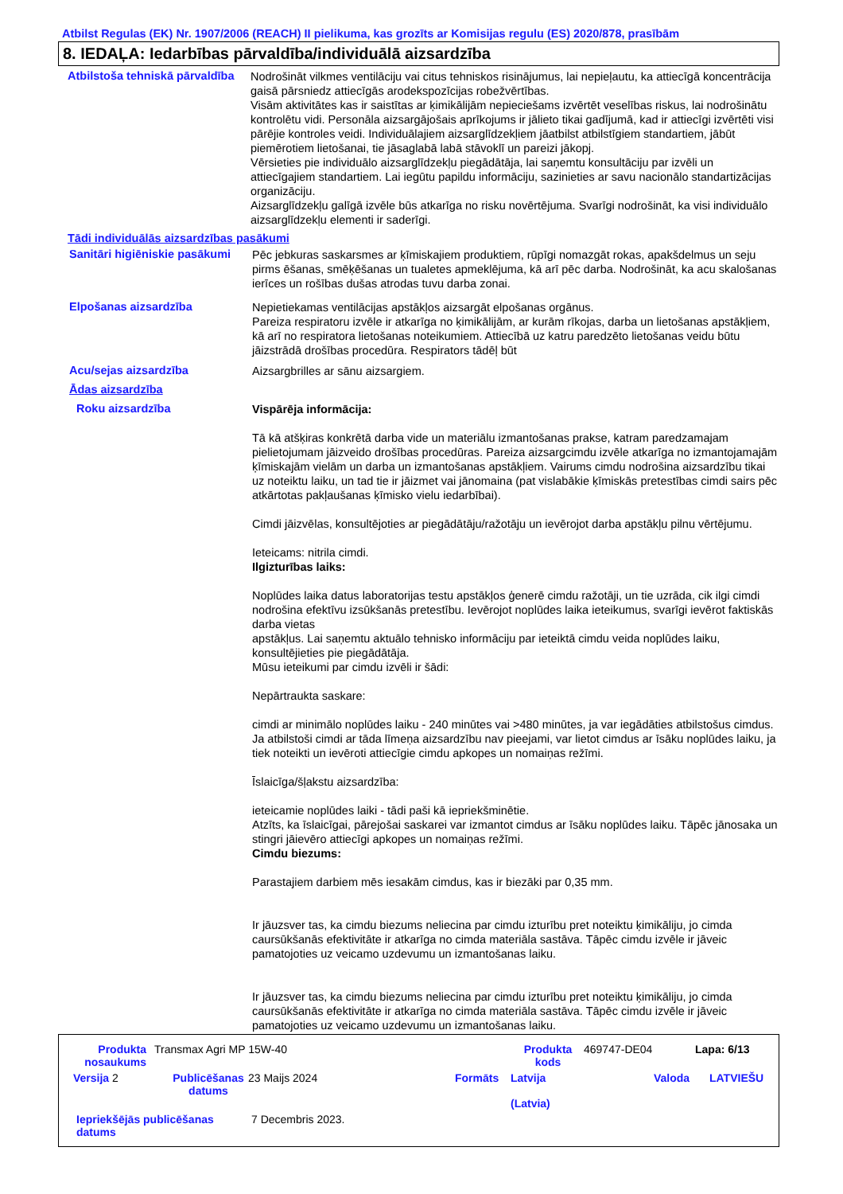Atbilst Regulas (EK) Nr. 1907/2006 (REACH) II pielikuma, kas grozīts ar Komisijas regulu (ES) 2020/878, prasībām
8. IEDAĻA: Iedarbības pārvaldība/individuālā aizsardzība
Atbilstoša tehniskā pārvaldība
Nodrošināt vilkmes ventilāciju vai citus tehniskos risinājumus, lai nepieļautu, ka attiecīgā koncentrācija gaisā pārsniedz attiecīgās arodekspozīcijas robežvērtības.
Visām aktivitātes kas ir saistītas ar ķimikālijām nepieciešams izvērtēt veselības riskus, lai nodrošinātu kontrolētu vidi. Personāla aizsargājošais aprīkojums ir jālieto tikai gadījumā, kad ir attiecīgi izvērtēti visi pārējie kontroles veidi. Individuālajiem aizsarglīdzekļiem jāatbilst atbilstīgiem standartiem, jābūt piemērotiem lietošanai, tie jāsaglabā labā stāvoklī un pareizi jākopj.
Vērsieties pie individuālo aizsarglīdzekļu piegādātāja, lai saņemtu konsultāciju par izvēli un attiecīgajiem standartiem. Lai iegūtu papildu informāciju, sazinieties ar savu nacionālo standartizācijas organizāciju.
Aizsarglīdzekļu galīgā izvēle būs atkarīga no risku novērtējuma. Svarīgi nodrošināt, ka visi individuālo aizsarglīdzekļu elementi ir saderīgi.
Tādi individuālās aizsardzības pasākumi
Sanitāri higiēniskie pasākumi
Pēc jebkuras saskarsmes ar ķīmiskajiem produktiem, rūpīgi nomazgāt rokas, apakšdelmus un seju pirms ēšanas, smēķēšanas un tualetes apmeklējuma, kā arī pēc darba. Nodrošināt, ka acu skalošanas ierīces un rošības dušas atrodas tuvu darba zonai.
Elpošanas aizsardzība
Nepietiekamas ventilācijas apstākļos aizsargāt elpošanas orgānus.
Pareiza respiratoru izvēle ir atkarīga no ķimikālijām, ar kurām rīkojas, darba un lietošanas apstākļiem, kā arī no respiratora lietošanas noteikumiem. Attiecībā uz katru paredzēto lietošanas veidu būtu jāizstrādā drošības procedūra. Respirators tādēļ būt
Acu/sejas aizsardzība
Aizsargbrilles ar sānu aizsargiem.
Ādas aizsardzība
Roku aizsardzība
Vispārēja informācija:
Tā kā atšķiras konkrētā darba vide un materiālu izmantošanas prakse, katram paredzamajam pielietojumam jāizveido drošības procedūras. Pareiza aizsargcimdu izvēle atkarīga no izmantojamajām ķīmiskajām vielām un darba un izmantošanas apstākļiem. Vairums cimdu nodrošina aizsardzību tikai uz noteiktu laiku, un tad tie ir jāizmet vai jānomaina (pat vislabākie ķīmiskās pretestības cimdi sairs pēc atkārtotas pakļaušanas ķīmisko vielu iedarbībai).
Cimdi jāizvēlas, konsultējoties ar piegādātāju/ražotāju un ievērojot darba apstākļu pilnu vērtējumu.
Ieteicams: nitrila cimdi.
Ilgizturības laiks:
Noplūdes laika datus laboratorijas testu apstākļos ģenerē cimdu ražotāji, un tie uzrāda, cik ilgi cimdi nodrošina efektīvu izsūkšanās pretestību. Ievērojot noplūdes laika ieteikumus, svarīgi ievērot faktiskās darba vietas
apstākļus. Lai saņemtu aktuālo tehnisko informāciju par ieteiktā cimdu veida noplūdes laiku, konsultējieties pie piegādātāja.
Mūsu ieteikumi par cimdu izvēli ir šādi:
Nepārtraukta saskare:
cimdi ar minimālo noplūdes laiku - 240 minūtes vai >480 minūtes, ja var iegādāties atbilstošus cimdus.
Ja atbilstoši cimdi ar tāda līmeņa aizsardzību nav pieejami, var lietot cimdus ar īsāku noplūdes laiku, ja tiek noteikti un ievēroti attiecīgie cimdu apkopes un nomaiņas režīmi.
Īslaicīga/šļakstu aizsardzība:
ieteicamie noplūdes laiki - tādi paši kā iepriekšminētie.
Atzīts, ka īslaicīgai, pārejošai saskarei var izmantot cimdus ar īsāku noplūdes laiku. Tāpēc jānosaka un stingri jāievēro attiecīgi apkopes un nomaiņas režīmi.
Cimdu biezums:
Parastajiem darbiem mēs iesakām cimdus, kas ir biezāki par 0,35 mm.
Ir jāuzsver tas, ka cimdu biezums neliecina par cimdu izturību pret noteiktu ķimikāliju, jo cimda caursūkšanās efektivitāte ir atkarīga no cimda materiāla sastāva. Tāpēc cimdu izvēle ir jāveic pamatojoties uz veicamo uzdevumu un izmantošanas laiku.
Ir jāuzsver tas, ka cimdu biezums neliecina par cimdu izturību pret noteiktu ķimikāliju, jo cimda caursūkšanās efektivitāte ir atkarīga no cimda materiāla sastāva. Tāpēc cimdu izvēle ir jāveic pamatojoties uz veicamo uzdevumu un izmantošanas laiku.
Produkta nosaukums Transmax Agri MP 15W-40 Produkta kods 469747-DE04 Lapa: 6/13
Versija 2 Publicēšanas datums 23 Maijs 2024 Formāts Latvija
(Latvia) Valoda LATVIEŠU
Iepriekšējās publicēšanas datums 7 Decembris 2023.